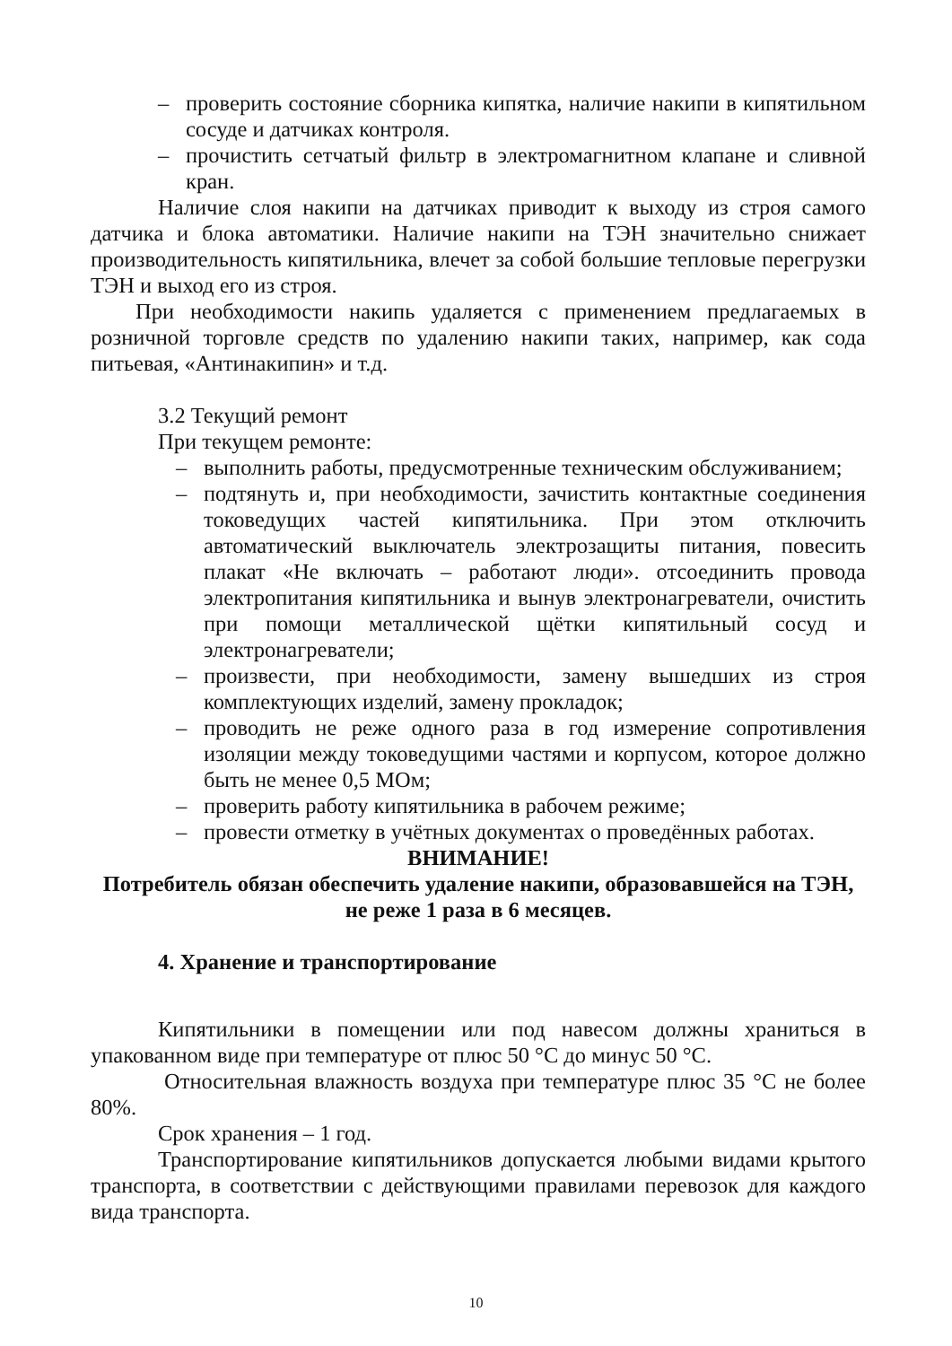– проверить состояние сборника кипятка, наличие накипи в кипятильном сосуде и датчиках контроля.
– прочистить сетчатый фильтр в электромагнитном клапане и сливной кран.
Наличие слоя накипи на датчиках приводит к выходу из строя самого датчика и блока автоматики. Наличие накипи на ТЭН значительно снижает производительность кипятильника, влечет за собой большие тепловые перегрузки ТЭН и выход его из строя.
При необходимости накипь удаляется с применением предлагаемых в розничной торговле средств по удалению накипи таких, например, как сода питьевая, «Антинакипин» и т.д.
3.2 Текущий ремонт
При текущем ремонте:
– выполнить работы, предусмотренные техническим обслуживанием;
– подтянуть и, при необходимости, зачистить контактные соединения токоведущих частей кипятильника. При этом отключить автоматический выключатель электрозащиты питания, повесить плакат «Не включать – работают люди». отсоединить провода электропитания кипятильника и вынув электронагреватели, очистить при помощи металлической щётки кипятильный сосуд и электронагреватели;
– произвести, при необходимости, замену вышедших из строя комплектующих изделий, замену прокладок;
– проводить не реже одного раза в год измерение сопротивления изоляции между токоведущими частями и корпусом, которое должно быть не менее 0,5 МОм;
– проверить работу кипятильника в рабочем режиме;
– провести отметку в учётных документах о проведённых работах.
ВНИМАНИЕ!
Потребитель обязан обеспечить удаление накипи, образовавшейся на ТЭН, не реже 1 раза в 6 месяцев.
4. Хранение и транспортирование
Кипятильники в помещении или под навесом должны храниться в упакованном виде при температуре от плюс 50 °С до минус 50 °С.
Относительная влажность воздуха при температуре плюс 35 °С не более 80%.
Срок хранения – 1 год.
Транспортирование кипятильников допускается любыми видами крытого транспорта, в соответствии с действующими правилами перевозок для каждого вида транспорта.
10